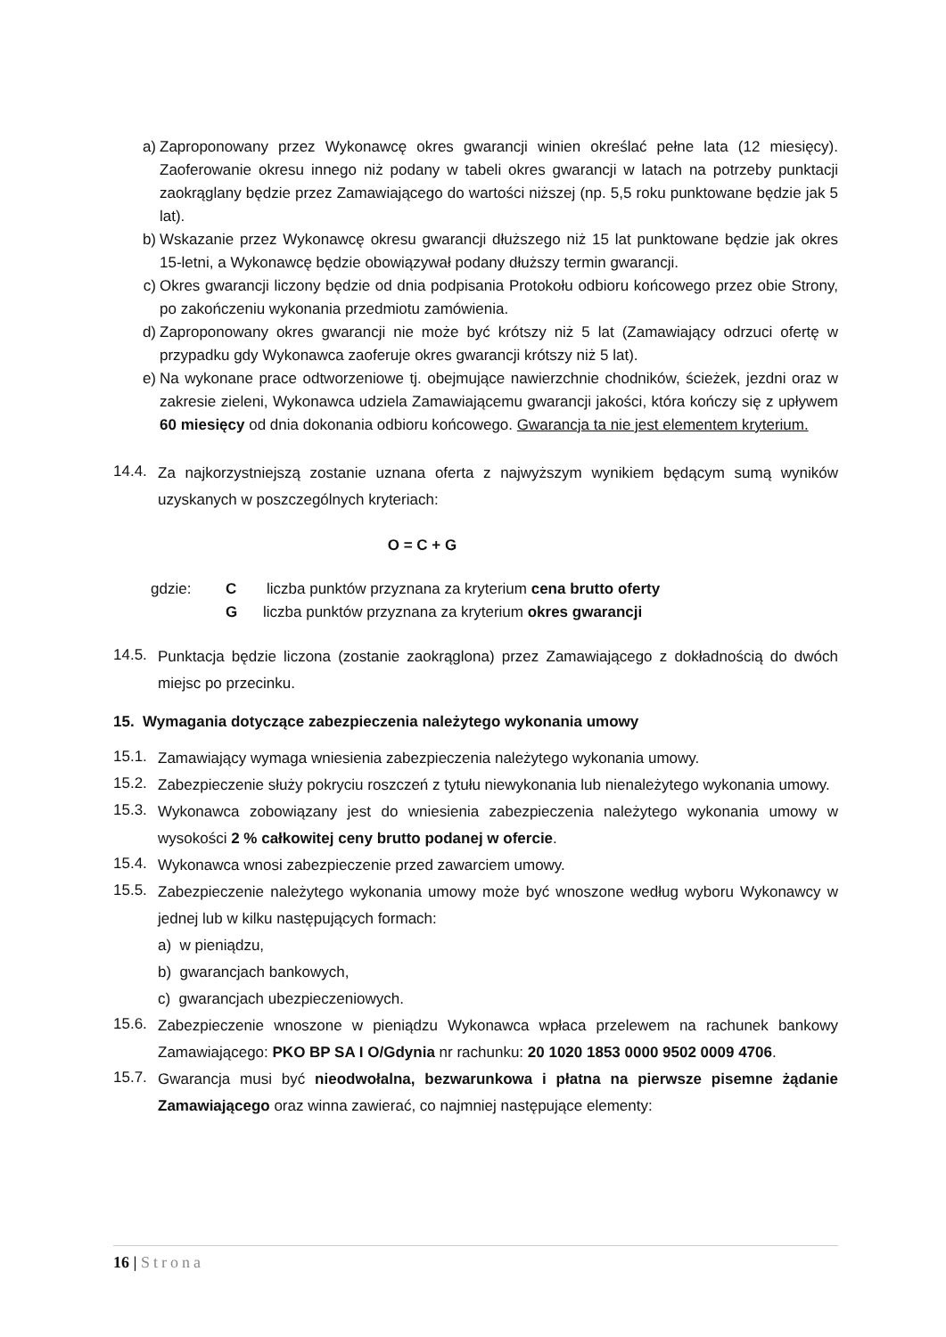a) Zaproponowany przez Wykonawcę okres gwarancji winien określać pełne lata (12 miesięcy). Zaoferowanie okresu innego niż podany w tabeli okres gwarancji w latach na potrzeby punktacji zaokrąglany będzie przez Zamawiającego do wartości niższej (np. 5,5 roku punktowane będzie jak 5 lat).
b) Wskazanie przez Wykonawcę okresu gwarancji dłuższego niż 15 lat punktowane będzie jak okres 15-letni, a Wykonawcę będzie obowiązywał podany dłuższy termin gwarancji.
c) Okres gwarancji liczony będzie od dnia podpisania Protokołu odbioru końcowego przez obie Strony, po zakończeniu wykonania przedmiotu zamówienia.
d) Zaproponowany okres gwarancji nie może być krótszy niż 5 lat (Zamawiający odrzuci ofertę w przypadku gdy Wykonawca zaoferuje okres gwarancji krótszy niż 5 lat).
e) Na wykonane prace odtworzeniowe tj. obejmujące nawierzchnie chodników, ścieżek, jezdni oraz w zakresie zieleni, Wykonawca udziela Zamawiającemu gwarancji jakości, która kończy się z upływem 60 miesięcy od dnia dokonania odbioru końcowego. Gwarancja ta nie jest elementem kryterium.
14.4. Za najkorzystniejszą zostanie uznana oferta z najwyższym wynikiem będącym sumą wyników uzyskanych w poszczególnych kryteriach:
O = C + G
gdzie: C liczba punktów przyznana za kryterium cena brutto oferty
Gliczba punktów przyznana za kryterium okres gwarancji
14.5. Punktacja będzie liczona (zostanie zaokrąglona) przez Zamawiającego z dokładnością do dwóch miejsc po przecinku.
15. Wymagania dotyczące zabezpieczenia należytego wykonania umowy
15.1. Zamawiający wymaga wniesienia zabezpieczenia należytego wykonania umowy.
15.2. Zabezpieczenie służy pokryciu roszczeń z tytułu niewykonania lub nienależytego wykonania umowy.
15.3. Wykonawca zobowiązany jest do wniesienia zabezpieczenia należytego wykonania umowy w wysokości 2 % całkowitej ceny brutto podanej w ofercie.
15.4. Wykonawca wnosi zabezpieczenie przed zawarciem umowy.
15.5. Zabezpieczenie należytego wykonania umowy może być wnoszone według wyboru Wykonawcy w jednej lub w kilku następujących formach:
a) w pieniądzu,
b) gwarancjach bankowych,
c) gwarancjach ubezpieczeniowych.
15.6. Zabezpieczenie wnoszone w pieniądzu Wykonawca wpłaca przelewem na rachunek bankowy Zamawiającego: PKO BP SA I O/Gdynia nr rachunku: 20 1020 1853 0000 9502 0009 4706.
15.7. Gwarancja musi być nieodwołalna, bezwarunkowa i płatna na pierwsze pisemne żądanie Zamawiającego oraz winna zawierać, co najmniej następujące elementy:
16 | Strona